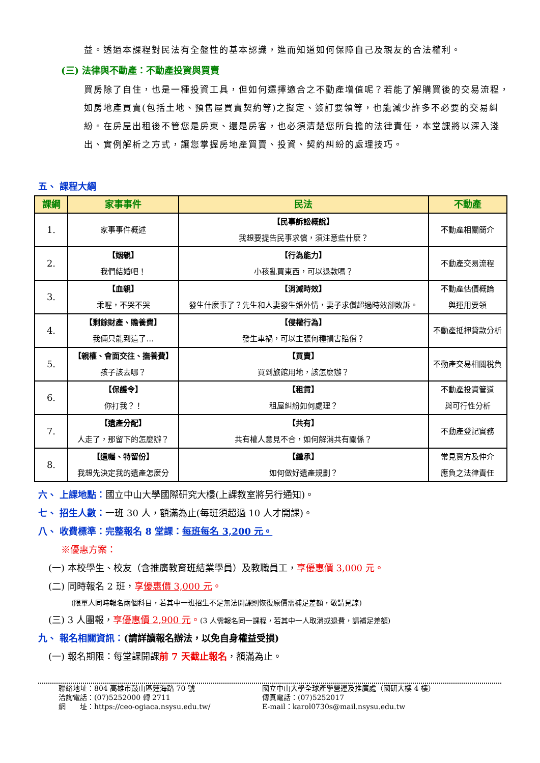益。透過本課程對民法有全盤性的基本認識，進而知道如何保障自己及親友的合法權利。
(三) 法律與不動產：不動產投資與買賣
買房除了自住，也是一種投資工具，但如何選擇適合之不動產增值呢？若能了解購買後的交易流程，如房地產買賣(包括土地、預售屋買賣契約等)之擬定、簽訂要領等，也能減少許多不必要的交易糾紛。在房屋出租後不管您是房東、還是房客，也必須清楚您所負擔的法律責任，本堂課將以深入淺出、實例解析之方式，讓您掌握房地產買賣、投資、契約糾紛的處理技巧。
五、 課程大綱
| 課綱 | 家事事件 | 民法 | 不動產 |
| --- | --- | --- | --- |
| 1. | 家事事件概述 | 【民事訴訟概說】 我想要提告民事求償，須注意些什麼？ | 不動產相關簡介 |
| 2. | 【姻親】 我們結婚吧！ | 【行為能力】 小孩亂買東西，可以退款嗎？ | 不動產交易流程 |
| 3. | 【血親】 乖喔，不哭不哭 | 【消滅時效】 發生什麼事了？先生和人妻發生婚外情，妻子求償超過時效卻敗訴。 | 不動產估價概論 與運用要領 |
| 4. | 【剩餘財產、贍養費】 我倆只能到這了… | 【侵權行為】 發生車禍，可以主張何種損害賠償？ | 不動產抵押貸款分析 |
| 5. | 【親權、會面交往、撫養費】 孩子該去哪？ | 【買賣】 買到旅館用地，該怎麼辦？ | 不動產交易相關稅負 |
| 6. | 【保護令】 你打我？！ | 【租賃】 租屋糾紛如何處理？ | 不動產投資管道 與可行性分析 |
| 7. | 【遺產分配】 人走了，那留下的怎麼辦？ | 【共有】 共有權人意見不合，如何解消共有關係？ | 不動產登記實務 |
| 8. | 【遺囑、特留份】 我想先決定我的遺產怎麼分 | 【繼承】 如何做好遺產規劃？ | 常見賣方及仲介 應負之法律責任 |
六、 上課地點：國立中山大學國際研究大樓(上課教室將另行通知)。
七、 招生人數：一班 30 人，額滿為止(每班須超過 10 人才開課)。
八、 收費標準：完整報名 8 堂課：每班每名 3,200 元。
※優惠方案：
(一) 本校學生、校友（含推廣教育班結業學員）及教職員工，享優惠價 3,000 元。
(二) 同時報名 2 班，享優惠價 3,000 元。
(限單人同時報名兩個科目，若其中一班招生不足無法開課則恢復原價需補足差額，敬請見諒)
(三) 3 人團報，享優惠價 2,900 元。(3 人需報名同一課程，若其中一人取消或退費，請補足差額)
九、 報名相關資訊：(請詳讀報名辦法，以免自身權益受損)
(一) 報名期限：每堂課開課前 7 天截止報名，額滿為止。
聯絡地址：804 高雄市鼓山區蓮海路 70 號
洽詢電話：(07)5252000 轉 2711
網　　址：https://ceo-ogiaca.nsysu.edu.tw/
國立中山大學全球產學營運及推廣處（國研大樓 4 樓）
傳真電話：(07)5252017
E-mail：karol0730s@mail.nsysu.edu.tw